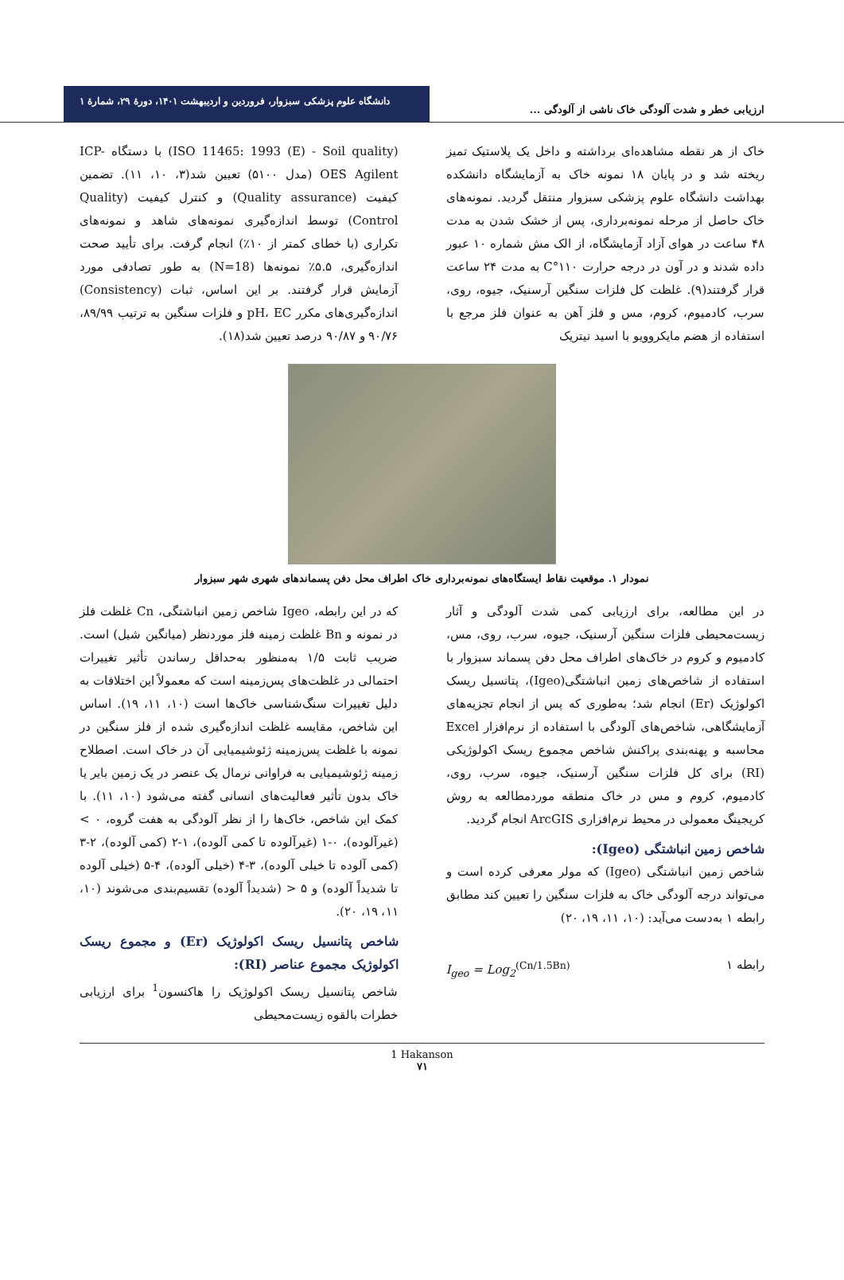ارزیابی خطر و شدت آلودگی خاک ناشی از آلودگی ...
دانشگاه علوم پزشکی سبزوار، فروردین و اردیبهشت ۱۴۰۱، دورهٔ ۲۹، شمارهٔ ۱
خاک از هر نقطه مشاهده‌ای برداشته و داخل یک پلاستیک تمیز ریخته شد و در پایان ۱۸ نمونه خاک به آزمایشگاه دانشکده بهداشت دانشگاه علوم پزشکی سبزوار منتقل گردید. نمونه‌های خاک حاصل از مرحله نمونه‌برداری، پس از خشک شدن به مدت ۴۸ ساعت در هوای آزاد آزمایشگاه، از الک مش شماره ۱۰ عبور داده شدند و در آون در درجه حرارت ۱۱۰°C به مدت ۲۴ ساعت قرار گرفتند(۹). غلظت کل فلزات سنگین آرسنیک، جیوه، روی، سرب، کادمیوم، کروم، مس و فلز آهن به عنوان فلز مرجع با استفاده از هضم مایکروویو با اسید نیتریک
(ISO 11465: 1993 (E) - Soil quality) با دستگاه ICP-OES Agilent (مدل ۵۱۰۰) تعیین شد(۳، ۱۰، ۱۱). تضمین کیفیت (Quality assurance) و کنترل کیفیت (Quality Control) توسط اندازه‌گیری نمونه‌های شاهد و نمونه‌های تکراری (با خطای کمتر از ۱۰٪) انجام گرفت. برای تأیید صحت اندازه‌گیری، ۵.۵٪ نمونه‌ها (N=18) به طور تصادفی مورد آزمایش قرار گرفتند. بر این اساس، ثبات (Consistency) اندازه‌گیری‌های مکرر pH، EC و فلزات سنگین به ترتیب ۸۹/۹۹، ۹۰/۷۶ و ۹۰/۸۷ درصد تعیین شد(۱۸).
نمودار ۱. موقعیت نقاط ایستگاه‌های نمونه‌برداری خاک اطراف محل دفن پسماندهای شهری شهر سبزوار
در این مطالعه، برای ارزیابی کمی شدت آلودگی و آثار زیست‌محیطی فلزات سنگین آرسنیک، جیوه، سرب، روی، مس، کادمیوم و کروم در خاک‌های اطراف محل دفن پسماند سبزوار با استفاده از شاخص‌های زمین انباشتگی(Igeo)، پتانسیل ریسک اکولوژیک (Er) انجام شد؛ به‌طوری که پس از انجام تجزیه‌های آزمایشگاهی، شاخص‌های آلودگی با استفاده از نرم‌افزار Excel محاسبه و پهنه‌بندی پراکنش شاخص مجموع ریسک اکولوژیکی (RI) برای کل فلزات سنگین آرسنیک، جیوه، سرب، روی، کادمیوم، کروم و مس در خاک منطقه موردمطالعه به روش کریجینگ معمولی در محیط نرم‌افزاری ArcGIS انجام گردید.
شاخص زمین انباشتگی (Igeo):
شاخص زمین انباشتگی (Igeo) که مولر معرفی کرده است و می‌تواند درجه آلودگی خاک به فلزات سنگین را تعیین کند مطابق رابطه ۱ به‌دست می‌آید: (۱۰، ۱۱، ۱۹، ۲۰)
رابطه ۱ I<sub>geo</sub> = Log<sub>2</sub><sup>(Cn/1.5Bn)</sup>
که در این رابطه، Igeo شاخص زمین انباشتگی، Cn غلظت فلز در نمونه و Bn غلظت زمینه فلز موردنظر (میانگین شیل) است. ضریب ثابت ۱/۵ به‌منظور به‌حداقل رساندن تأثیر تغییرات احتمالی در غلظت‌های پس‌زمینه است که معمولاً این اختلافات به دلیل تغییرات سنگ‌شناسی خاک‌ها است (۱۰، ۱۱، ۱۹). اساس این شاخص، مقایسه غلظت اندازه‌گیری شده از فلز سنگین در نمونه با غلظت پس‌زمینه ژئوشیمیایی آن در خاک است. اصطلاح زمینه ژئوشیمیایی به فراوانی نرمال یک عنصر در یک زمین بایر یا خاک بدون تأثیر فعالیت‌های انسانی گفته می‌شود (۱۰، ۱۱). با کمک این شاخص، خاک‌ها را از نظر آلودگی به هفت گروه، ۰ > (غیرآلوده)، ۰-۱ (غیرآلوده تا کمی آلوده)، ۱-۲ (کمی آلوده)، ۲-۳ (کمی آلوده تا خیلی آلوده)، ۳-۴ (خیلی آلوده)، ۴-۵ (خیلی آلوده تا شدیداً آلوده) و ۵ < (شدیداً آلوده) تقسیم‌بندی می‌شوند (۱۰، ۱۱، ۱۹، ۲۰).
شاخص پتانسیل ریسک اکولوژیک (Er) و مجموع ریسک اکولوژیک مجموع عناصر (RI):
شاخص پتانسیل ریسک اکولوژیک را هاکنسون<sup>1</sup> برای ارزیابی خطرات بالقوه زیست‌محیطی
1 Hakanson
۷۱